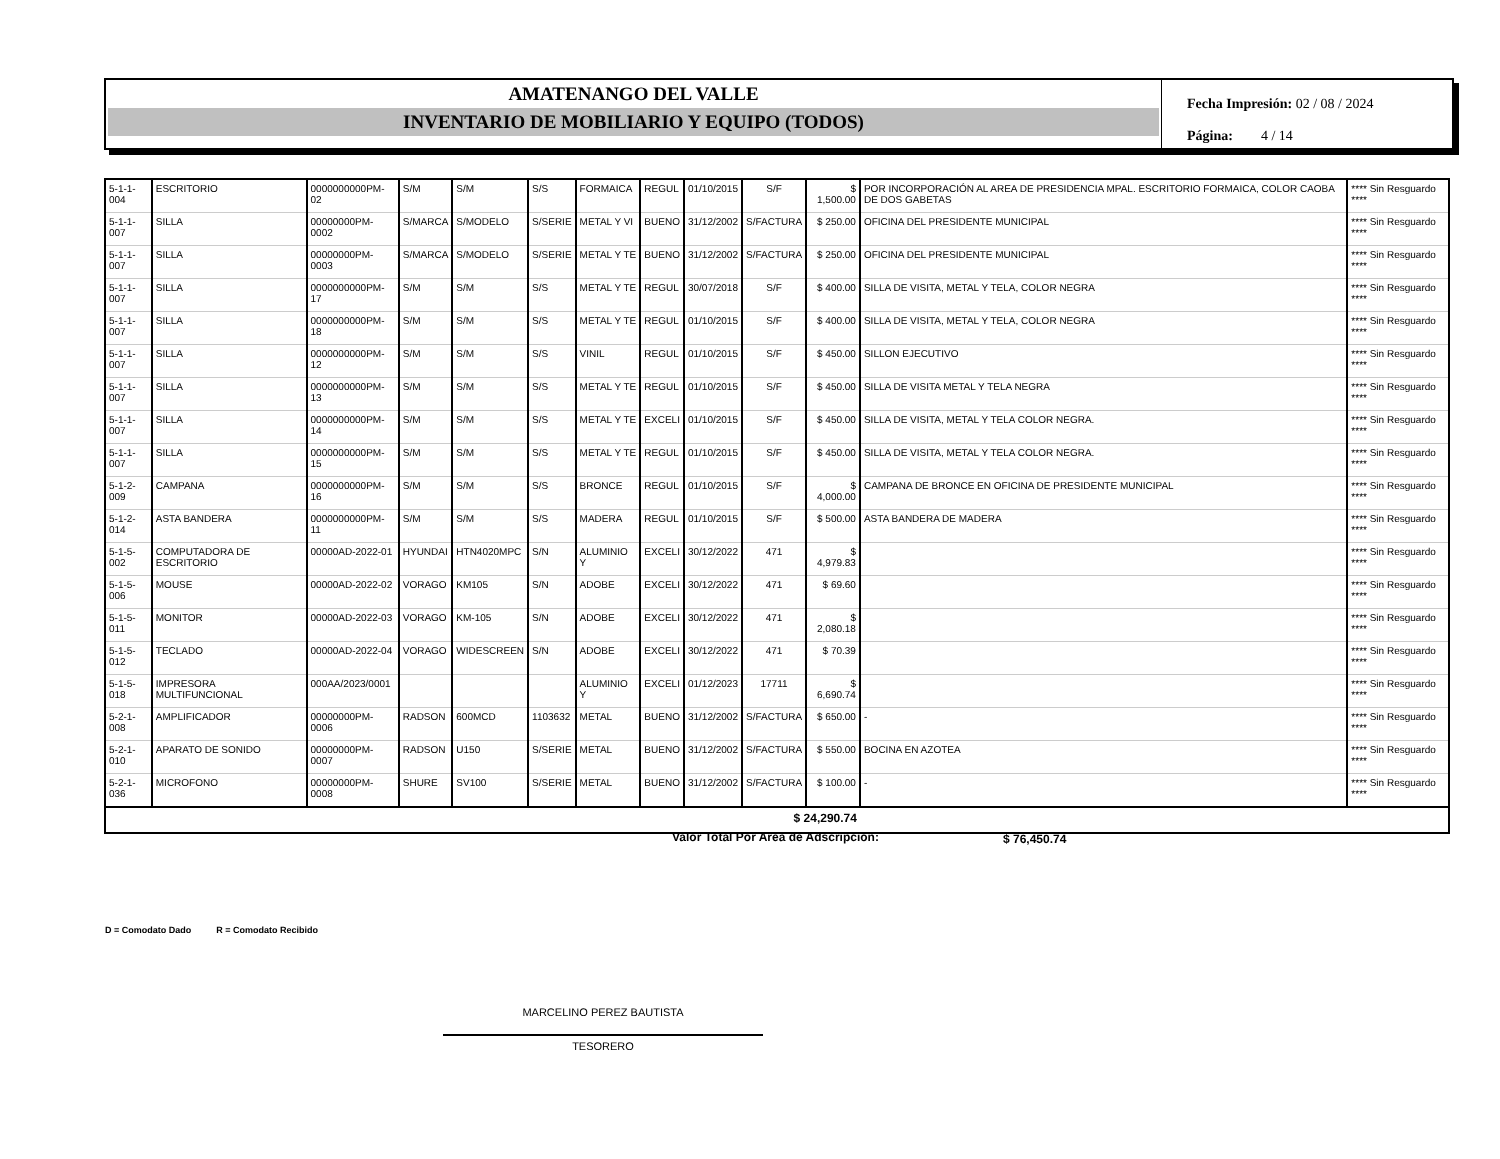AMATENANGO DEL VALLE
INVENTARIO DE MOBILIARIO Y EQUIPO (TODOS)
Fecha Impresión: 02 / 08 / 2024
Página: 4 / 14
| 5-1-1-004 | ESCRITORIO | 0000000000PM-02 | S/M | S/M | S/S | FORMAICA | REGUL | 01/10/2015 | S/F | $ 1,500.00 | POR INCORPORACIÓN AL AREA DE PRESIDENCIA MPAL. ESCRITORIO FORMAICA, COLOR CAOBA DE DOS GABETAS | **** Sin Resguardo **** |
| 5-1-1-007 | SILLA | 00000000PM-0002 | S/MARCA | S/MODELO | S/SERIE | METAL Y VI | BUENO | 31/12/2002 | S/FACTURA | $ 250.00 | OFICINA DEL PRESIDENTE MUNICIPAL | **** Sin Resguardo **** |
| 5-1-1-007 | SILLA | 00000000PM-0003 | S/MARCA | S/MODELO | S/SERIE | METAL Y TE | BUENO | 31/12/2002 | S/FACTURA | $ 250.00 | OFICINA DEL PRESIDENTE MUNICIPAL | **** Sin Resguardo **** |
| 5-1-1-007 | SILLA | 0000000000PM-17 | S/M | S/M | S/S | METAL Y TE | REGUL | 30/07/2018 | S/F | $ 400.00 | SILLA DE VISITA, METAL Y TELA, COLOR NEGRA | **** Sin Resguardo **** |
| 5-1-1-007 | SILLA | 0000000000PM-18 | S/M | S/M | S/S | METAL Y TE | REGUL | 01/10/2015 | S/F | $ 400.00 | SILLA DE VISITA, METAL Y TELA, COLOR NEGRA | **** Sin Resguardo **** |
| 5-1-1-007 | SILLA | 0000000000PM-12 | S/M | S/M | S/S | VINIL | REGUL | 01/10/2015 | S/F | $ 450.00 | SILLON EJECUTIVO | **** Sin Resguardo **** |
| 5-1-1-007 | SILLA | 0000000000PM-13 | S/M | S/M | S/S | METAL Y TE | REGUL | 01/10/2015 | S/F | $ 450.00 | SILLA DE VISITA METAL Y TELA NEGRA | **** Sin Resguardo **** |
| 5-1-1-007 | SILLA | 0000000000PM-14 | S/M | S/M | S/S | METAL Y TE | EXCELI | 01/10/2015 | S/F | $ 450.00 | SILLA DE VISITA, METAL Y TELA COLOR NEGRA. | **** Sin Resguardo **** |
| 5-1-1-007 | SILLA | 0000000000PM-15 | S/M | S/M | S/S | METAL Y TE | REGUL | 01/10/2015 | S/F | $ 450.00 | SILLA DE VISITA, METAL Y TELA COLOR NEGRA. | **** Sin Resguardo **** |
| 5-1-2-009 | CAMPANA | 0000000000PM-16 | S/M | S/M | S/S | BRONCE | REGUL | 01/10/2015 | S/F | $ 4,000.00 | CAMPANA DE BRONCE EN OFICINA DE PRESIDENTE MUNICIPAL | **** Sin Resguardo **** |
| 5-1-2-014 | ASTA BANDERA | 0000000000PM-11 | S/M | S/M | S/S | MADERA | REGUL | 01/10/2015 | S/F | $ 500.00 | ASTA BANDERA DE MADERA | **** Sin Resguardo **** |
| 5-1-5-002 | COMPUTADORA DE ESCRITORIO | 00000AD-2022-01 | HYUNDAI | HTN4020MPC | S/N | ALUMINIO Y | EXCELI | 30/12/2022 | 471 | $ 4,979.83 | | **** Sin Resguardo **** |
| 5-1-5-006 | MOUSE | 00000AD-2022-02 | VORAGO | KM105 | S/N | ADOBE | EXCELI | 30/12/2022 | 471 | $ 69.60 | | **** Sin Resguardo **** |
| 5-1-5-011 | MONITOR | 00000AD-2022-03 | VORAGO | KM-105 | S/N | ADOBE | EXCELI | 30/12/2022 | 471 | $ 2,080.18 | | **** Sin Resguardo **** |
| 5-1-5-012 | TECLADO | 00000AD-2022-04 | VORAGO | WIDESCREEN | S/N | ADOBE | EXCELI | 30/12/2022 | 471 | $ 70.39 | | **** Sin Resguardo **** |
| 5-1-5-018 | IMPRESORA MULTIFUNCIONAL | 000AA/2023/0001 | | | | ALUMINIO Y | EXCELI | 01/12/2023 | 17711 | $ 6,690.74 | | **** Sin Resguardo **** |
| 5-2-1-008 | AMPLIFICADOR | 00000000PM-0006 | RADSON | 600MCD | 1103632 | METAL | BUENO | 31/12/2002 | S/FACTURA | $ 650.00 | - | **** Sin Resguardo **** |
| 5-2-1-010 | APARATO DE SONIDO | 00000000PM-0007 | RADSON | U150 | S/SERIE | METAL | BUENO | 31/12/2002 | S/FACTURA | $ 550.00 | BOCINA EN AZOTEA | **** Sin Resguardo **** |
| 5-2-1-036 | MICROFONO | 00000000PM-0008 | SHURE | SV100 | S/SERIE | METAL | BUENO | 31/12/2002 | S/FACTURA | $ 100.00 | - | **** Sin Resguardo **** |
| $ 24,290.74 | | | | | | | | | | | | |
Valor Total Por Area de Adscripción:
$ 76,450.74
D = Comodato Dado R = Comodato Recibido
MARCELINO PEREZ BAUTISTA
TESORERO